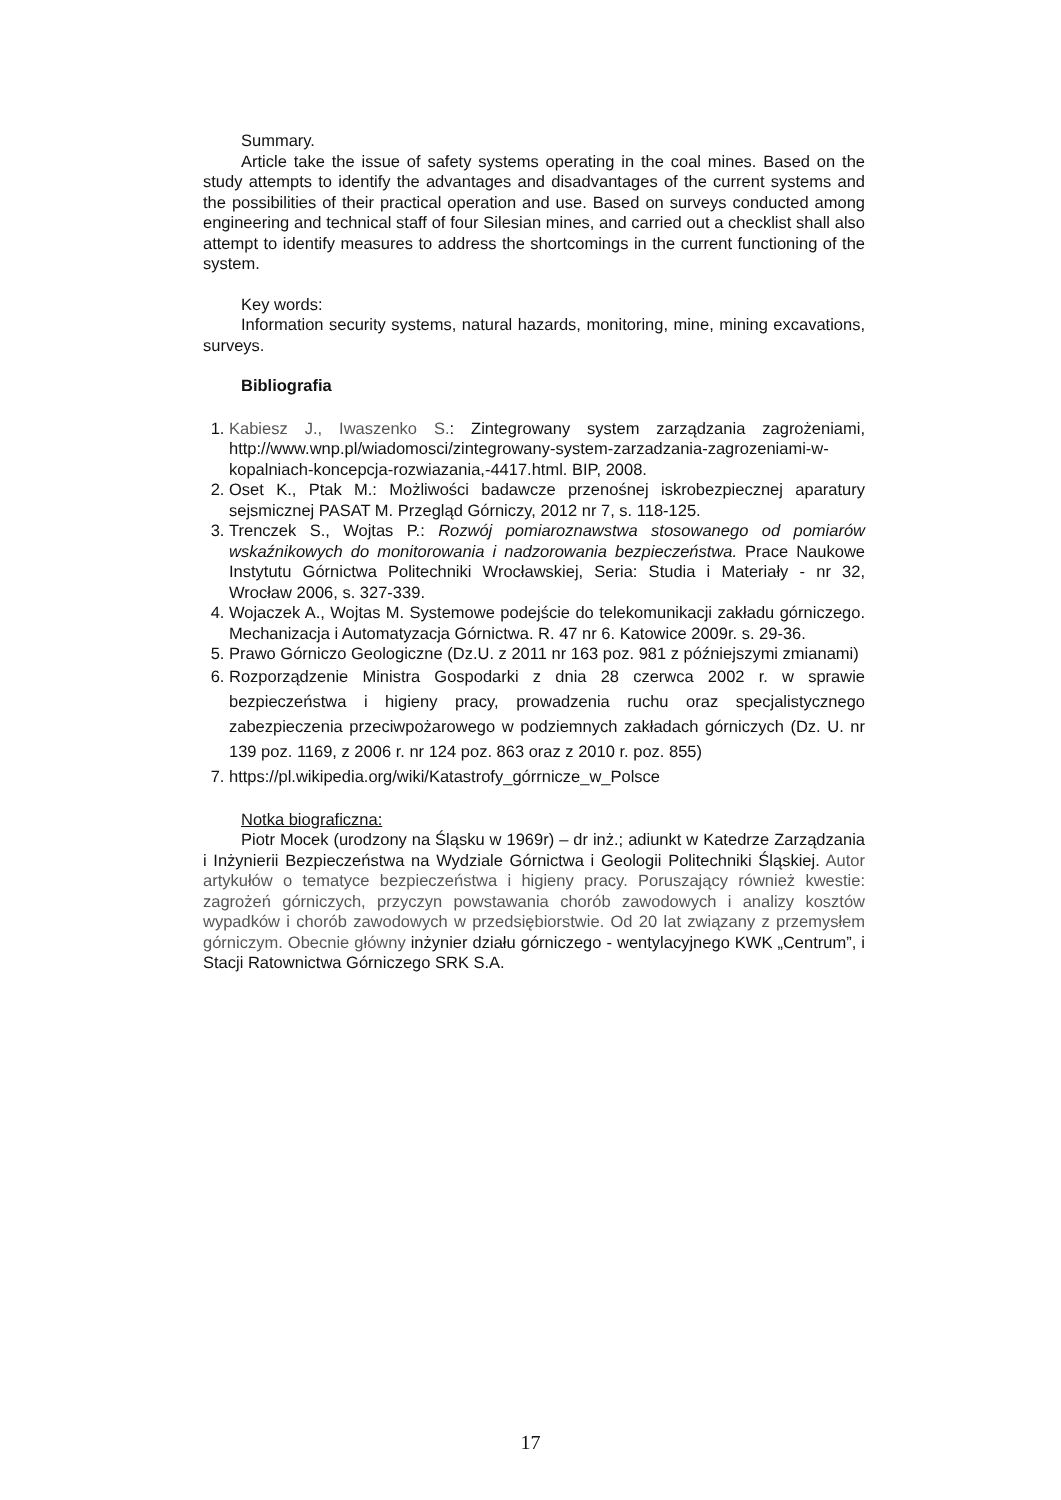Summary.
Article take the issue of safety systems operating in the coal mines. Based on the study attempts to identify the advantages and disadvantages of the current systems and the possibilities of their practical operation and use. Based on surveys conducted among engineering and technical staff of four Silesian mines, and carried out a checklist shall also attempt to identify measures to address the shortcomings in the current functioning of the system.
Key words:
Information security systems, natural hazards, monitoring, mine, mining excavations, surveys.
Bibliografia
1. Kabiesz J., Iwaszenko S.: Zintegrowany system zarządzania zagrożeniami, http://www.wnp.pl/wiadomosci/zintegrowany-system-zarzadzania-zagrozeniami-w-kopalniach-koncepcja-rozwiazania,-4417.html. BIP, 2008.
2. Oset K., Ptak M.: Możliwości badawcze przenośnej iskrobezpiecznej aparatury sejsmicznej PASAT M. Przegląd Górniczy, 2012 nr 7, s. 118-125.
3. Trenczek S., Wojtas P.: Rozwój pomiaroznawstwa stosowanego od pomiarów wskaźnikowych do monitorowania i nadzorowania bezpieczeństwa. Prace Naukowe Instytutu Górnictwa Politechniki Wrocławskiej, Seria: Studia i Materiały - nr 32, Wrocław 2006, s. 327-339.
4. Wojaczek A., Wojtas M. Systemowe podejście do telekomunikacji zakładu górniczego. Mechanizacja i Automatyzacja Górnictwa. R. 47 nr 6. Katowice 2009r. s. 29-36.
5. Prawo Górniczo Geologiczne (Dz.U. z 2011 nr 163 poz. 981 z późniejszymi zmianami)
6. Rozporządzenie Ministra Gospodarki z dnia 28 czerwca 2002 r. w sprawie bezpieczeństwa i higieny pracy, prowadzenia ruchu oraz specjalistycznego zabezpieczenia przeciwpożarowego w podziemnych zakładach górniczych (Dz. U. nr 139 poz. 1169, z 2006 r. nr 124 poz. 863 oraz z 2010 r. poz. 855)
7. https://pl.wikipedia.org/wiki/Katastrofy_górrnicze_w_Polsce
Notka biograficzna:
Piotr Mocek (urodzony na Śląsku w 1969r) – dr inż.; adiunkt w Katedrze Zarządzania i Inżynierii Bezpieczeństwa na Wydziale Górnictwa i Geologii Politechniki Śląskiej. Autor artykułów o tematyce bezpieczeństwa i higieny pracy. Poruszający również kwestie: zagrożeń górniczych, przyczyn powstawania chorób zawodowych i analizy kosztów wypadków i chorób zawodowych w przedsiębiorstwie. Od 20 lat związany z przemysłem górniczym. Obecnie główny inżynier działu górniczego - wentylacyjnego KWK „Centrum”, i Stacji Ratownictwa Górniczego SRK S.A.
17